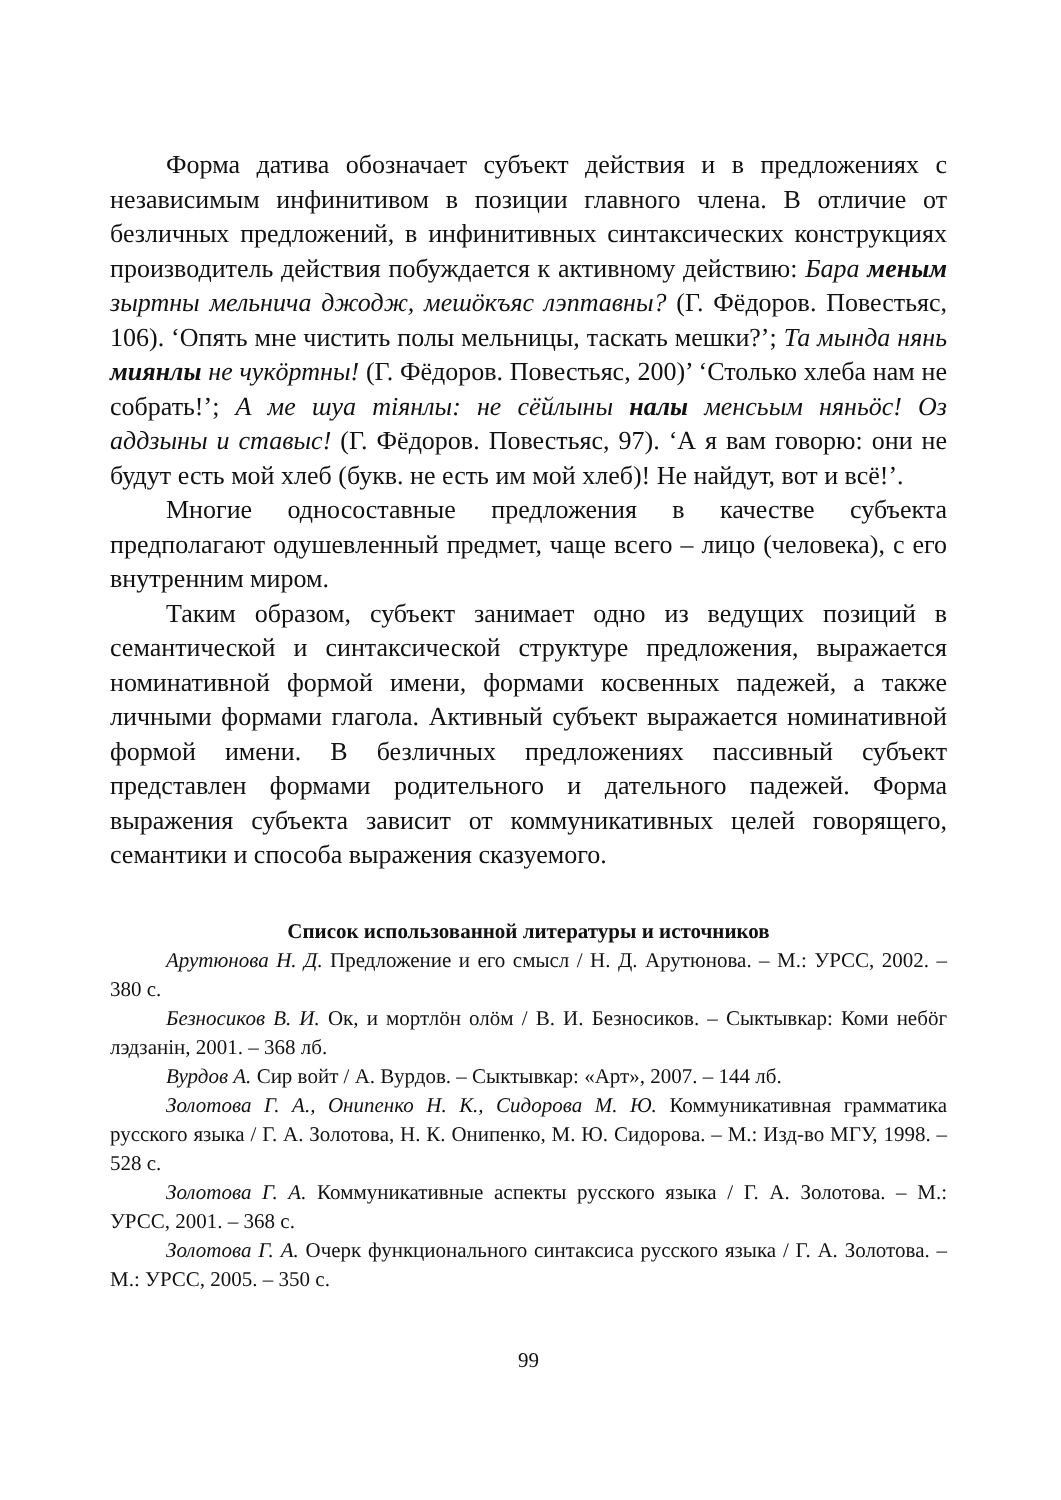Форма датива обозначает субъект действия и в предложениях с независимым инфинитивом в позиции главного члена. В отличие от безличных предложений, в инфинитивных синтаксических конструкциях производитель действия побуждается к активному действию: Бара меным зыртны мельнича джодж, мешӧкъяс лэптавны? (Г. Фёдоров. Повестьяс, 106). ‘Опять мне чистить полы мельницы, таскать мешки?’; Та мында нянь миянлы не чукӧртны! (Г. Фёдоров. Повестьяс, 200)’ ‘Столько хлеба нам не собрать!’; А ме шуа тiянлы: не сёйлыны налы менсьым няньӧс! Оз аддзыны и ставыс! (Г. Фёдоров. Повестьяс, 97). ‘А я вам говорю: они не будут есть мой хлеб (букв. не есть им мой хлеб)! Не найдут, вот и всё!’.
Многие односоставные предложения в качестве субъекта предполагают одушевленный предмет, чаще всего – лицо (человека), с его внутренним миром.
Таким образом, субъект занимает одно из ведущих позиций в семантической и синтаксической структуре предложения, выражается номинативной формой имени, формами косвенных падежей, а также личными формами глагола. Активный субъект выражается номинативной формой имени. В безличных предложениях пассивный субъект представлен формами родительного и дательного падежей. Форма выражения субъекта зависит от коммуникативных целей говорящего, семантики и способа выражения сказуемого.
Список использованной литературы и источников
Арутюнова Н. Д. Предложение и его смысл / Н. Д. Арутюнова. – М.: УРСС, 2002. – 380 с.
Безносиков В. И. Ок, и мортлӧн олӧм / В. И. Безносиков. – Сыктывкар: Коми небӧг лэдзанiн, 2001. – 368 лб.
Вурдов А. Сир войт / А. Вурдов. – Сыктывкар: «Арт», 2007. – 144 лб.
Золотова Г. А., Онипенко Н. К., Сидорова М. Ю. Коммуникативная грамматика русского языка / Г. А. Золотова, Н. К. Онипенко, М. Ю. Сидорова. – М.: Изд-во МГУ, 1998. – 528 с.
Золотова Г. А. Коммуникативные аспекты русского языка / Г. А. Золотова. – М.: УРСС, 2001. – 368 с.
Золотова Г. А. Очерк функционального синтаксиса русского языка / Г. А. Золотова. – М.: УРСС, 2005. – 350 с.
99